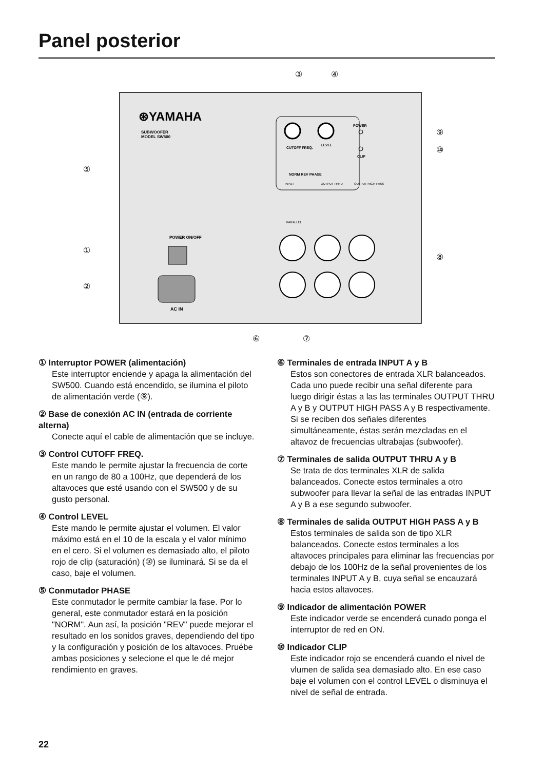Panel posterior
⊛YAMAHA
SUBWOOFER
MODEL SW500
CUTOFF FREQ.
LEVEL
NORM REV PHASE
POWER
CLIP
POWER ON/OFF
AC IN
INPUT
OUTPUT THRU
OUTPUT HIGH PASS
PARALLEL
③
④
⑤
①
②
⑧
⑨
⑩
⑥
⑦
① Interruptor POWER (alimentación)
Este interruptor enciende y apaga la alimentación del SW500. Cuando está encendido, se ilumina el piloto de alimentación verde (⑨).
② Base de conexión AC IN (entrada de corriente alterna)
Conecte aquí el cable de alimentación que se incluye.
③ Control CUTOFF FREQ.
Este mando le permite ajustar la frecuencia de corte en un rango de 80 a 100Hz, que dependerá de los altavoces que esté usando con el SW500 y de su gusto personal.
④ Control LEVEL
Este mando le permite ajustar el volumen. El valor máximo está en el 10 de la escala y el valor mínimo en el cero. Si el volumen es demasiado alto, el piloto rojo de clip (saturación) (⑩) se iluminará. Si se da el caso, baje el volumen.
⑤ Conmutador PHASE
Este conmutador le permite cambiar la fase. Por lo general, este conmutador estará en la posición "NORM". Aun así, la posición "REV" puede mejorar el resultado en los sonidos graves, dependiendo del tipo y la configuración y posición de los altavoces. Pruébe ambas posiciones y selecione el que le dé mejor rendimiento en graves.
⑥ Terminales de entrada INPUT A y B
Estos son conectores de entrada XLR balanceados. Cada uno puede recibir una señal diferente para luego dirigir éstas a las las terminales OUTPUT THRU A y B y OUTPUT HIGH PASS A y B respectivamente. Si se reciben dos señales diferentes simultáneamente, éstas serán mezcladas en el altavoz de frecuencias ultrabajas (subwoofer).
⑦ Terminales de salida OUTPUT THRU A y B
Se trata de dos terminales XLR de salida balanceados. Conecte estos terminales a otro subwoofer para llevar la señal de las entradas INPUT A y B a ese segundo subwoofer.
⑧ Terminales de salida OUTPUT HIGH PASS A y B
Estos terminales de salida son de tipo XLR balanceados. Conecte estos terminales a los altavoces principales para eliminar las frecuencias por debajo de los 100Hz de la señal provenientes de los terminales INPUT A y B, cuya señal se encauzará hacia estos altavoces.
⑨ Indicador de alimentación POWER
Este indicador verde se encenderá cunado ponga el interruptor de red en ON.
⑩ Indicador CLIP
Este indicador rojo se encenderá cuando el nivel de vlumen de salida sea demasiado alto. En ese caso baje el volumen con el control LEVEL o disminuya el nivel de señal de entrada.
22